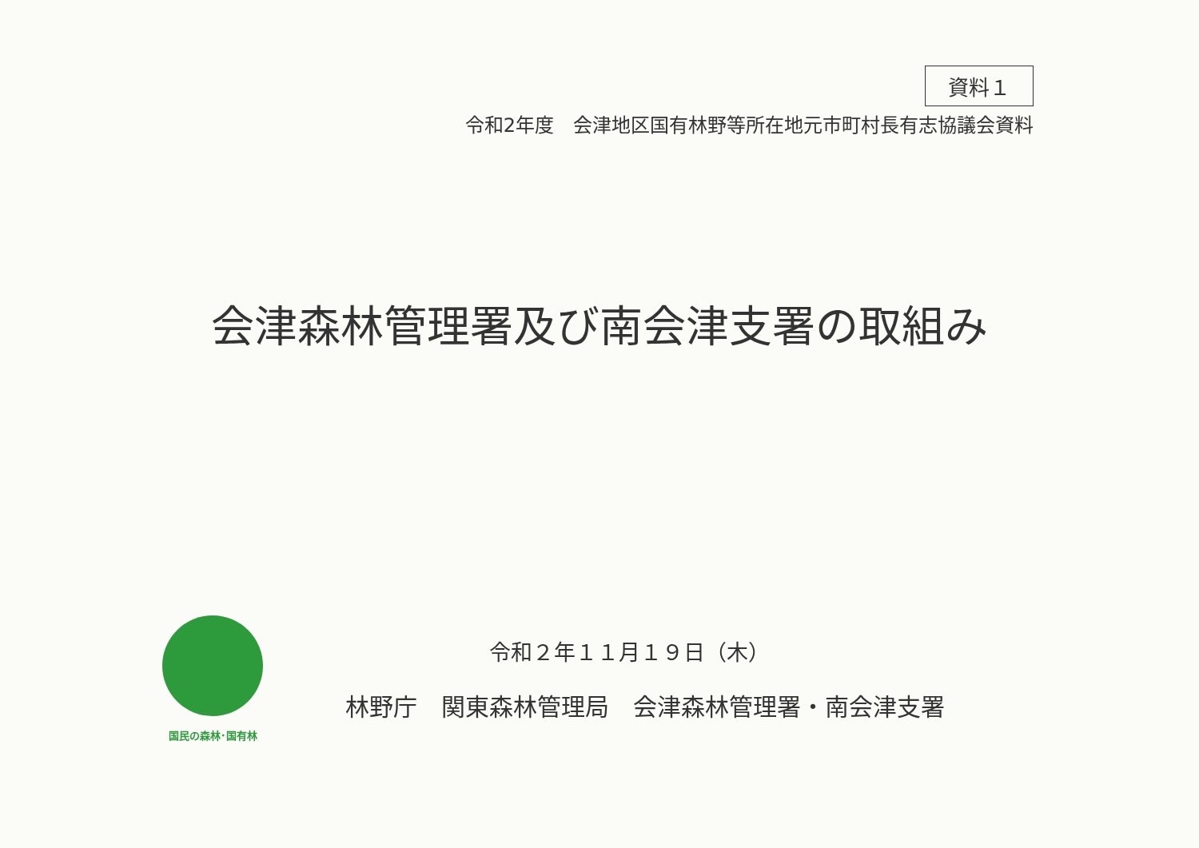資料１
令和2年度　会津地区国有林野等所在地元市町村長有志協議会資料
会津森林管理署及び南会津支署の取組み
国民の森林･国有林
令和２年１１月１９日（木）
林野庁　関東森林管理局　会津森林管理署・南会津支署